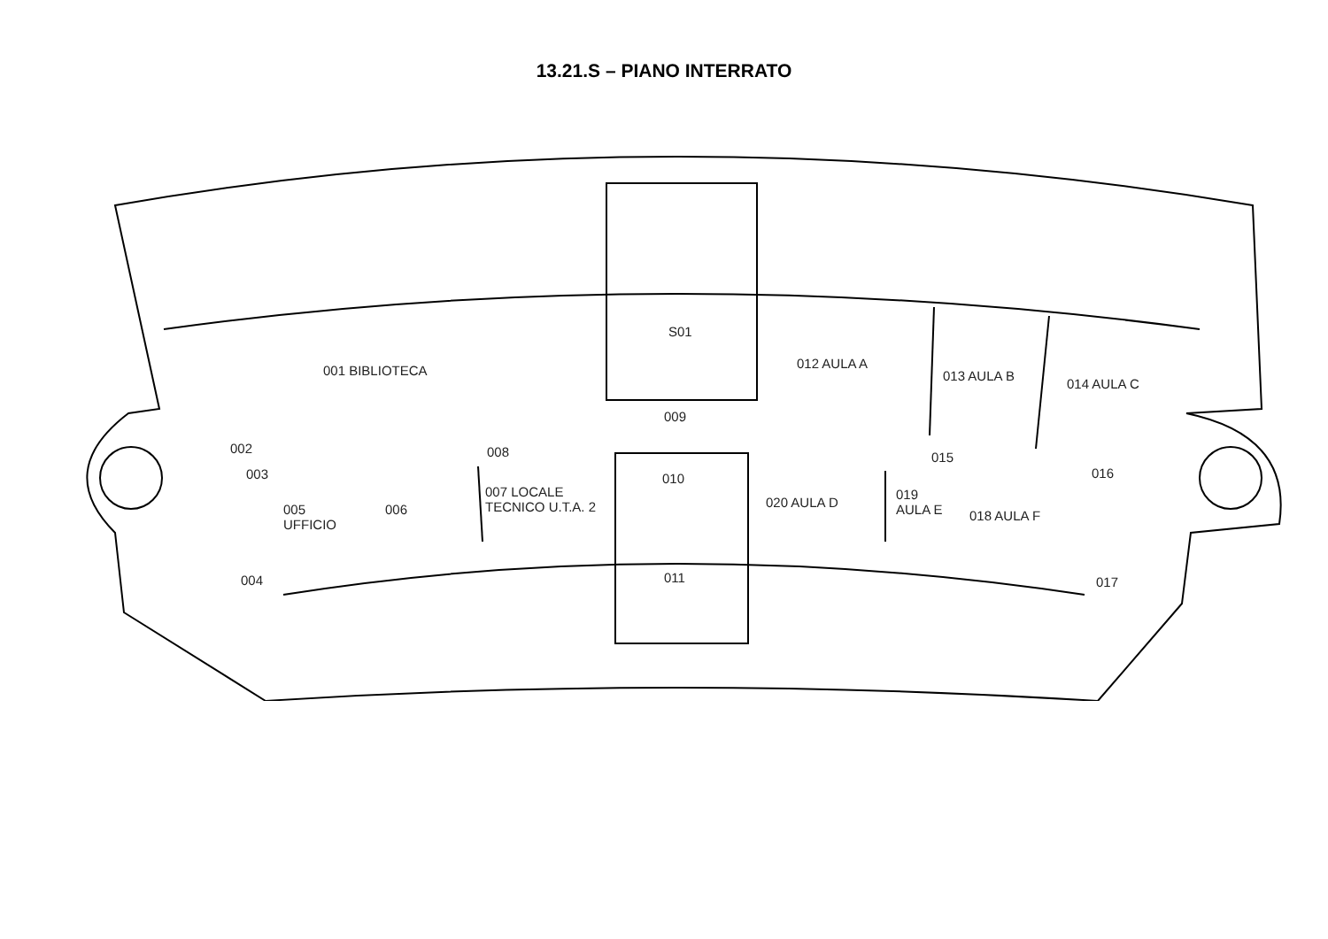13.21.S – PIANO INTERRATO
001 BIBLIOTECA
S01
012 AULA A
013 AULA B
014 AULA C
009
002
003
008 015
016
010
005
UFFICIO
006
007 LOCALE
TECNICO U.T.A. 2
020 AULA D
019
AULA E
018 AULA F
004 011 017